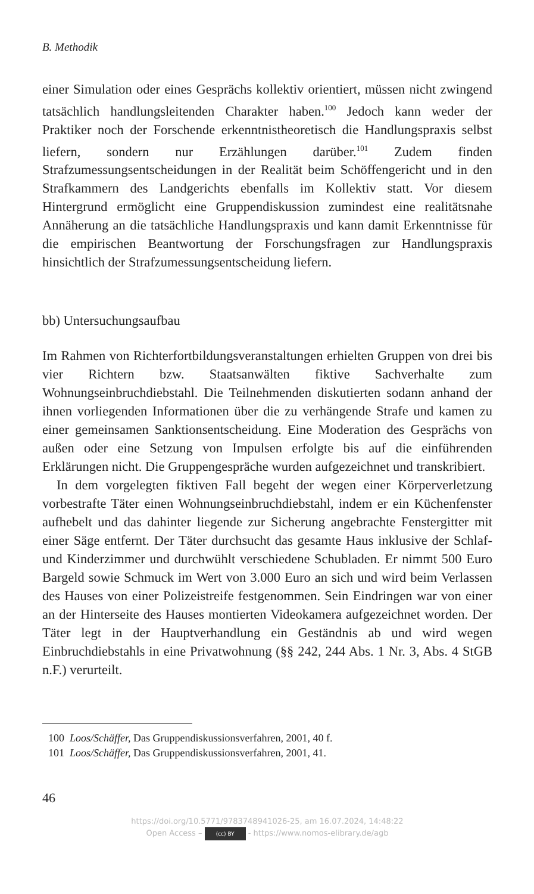B. Methodik
einer Simulation oder eines Gesprächs kollektiv orientiert, müssen nicht zwingend tatsächlich handlungsleitenden Charakter haben.<sup>100</sup> Jedoch kann weder der Praktiker noch der Forschende erkenntnistheoretisch die Handlungspraxis selbst liefern, sondern nur Erzählungen darüber.<sup>101</sup> Zudem finden Strafzumessungsentscheidungen in der Realität beim Schöffengericht und in den Strafkammern des Landgerichts ebenfalls im Kollektiv statt. Vor diesem Hintergrund ermöglicht eine Gruppendiskussion zumindest eine realitätsnahe Annäherung an die tatsächliche Handlungspraxis und kann damit Erkenntnisse für die empirischen Beantwortung der Forschungsfragen zur Handlungspraxis hinsichtlich der Strafzumessungsentscheidung liefern.
bb) Untersuchungsaufbau
Im Rahmen von Richterfortbildungsveranstaltungen erhielten Gruppen von drei bis vier Richtern bzw. Staatsanwälten fiktive Sachverhalte zum Wohnungseinbruchdiebstahl. Die Teilnehmenden diskutierten sodann anhand der ihnen vorliegenden Informationen über die zu verhängende Strafe und kamen zu einer gemeinsamen Sanktionsentscheidung. Eine Moderation des Gesprächs von außen oder eine Setzung von Impulsen erfolgte bis auf die einführenden Erklärungen nicht. Die Gruppengespräche wurden aufgezeichnet und transkribiert.
In dem vorgelegten fiktiven Fall begeht der wegen einer Körperverletzung vorbestrafte Täter einen Wohnungseinbruchdiebstahl, indem er ein Küchenfenster aufhebelt und das dahinter liegende zur Sicherung angebrachte Fenstergitter mit einer Säge entfernt. Der Täter durchsucht das gesamte Haus inklusive der Schlaf- und Kinderzimmer und durchwühlt verschiedene Schubladen. Er nimmt 500 Euro Bargeld sowie Schmuck im Wert von 3.000 Euro an sich und wird beim Verlassen des Hauses von einer Polizeistreife festgenommen. Sein Eindringen war von einer an der Hinterseite des Hauses montierten Videokamera aufgezeichnet worden. Der Täter legt in der Hauptverhandlung ein Geständnis ab und wird wegen Einbruchdiebstahls in eine Privatwohnung (§§ 242, 244 Abs. 1 Nr. 3, Abs. 4 StGB n.F.) verurteilt.
100 Loos/Schäffer, Das Gruppendiskussionsverfahren, 2001, 40 f.
101 Loos/Schäffer, Das Gruppendiskussionsverfahren, 2001, 41.
46
https://doi.org/10.5771/9783748941026-25, am 16.07.2024, 14:48:22
Open Access – (cc) BY - https://www.nomos-elibrary.de/agb